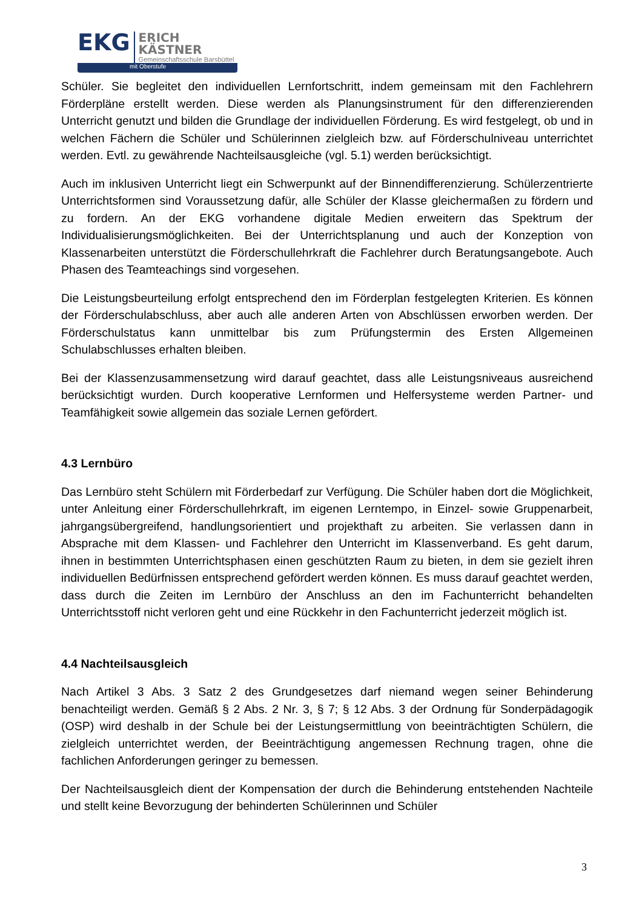EKG
ERICH KÄSTNER
Gemeinschaftsschule Barsbüttel
mit Oberstufe
Schüler. Sie begleitet den individuellen Lernfortschritt, indem gemeinsam mit den Fachlehrern Förderpläne erstellt werden. Diese werden als Planungsinstrument für den differenzierenden Unterricht genutzt und bilden die Grundlage der individuellen Förderung. Es wird festgelegt, ob und in welchen Fächern die Schüler und Schülerinnen zielgleich bzw. auf Förderschulniveau unterrichtet werden. Evtl. zu gewährende Nachteilsausgleiche (vgl. 5.1) werden berücksichtigt.
Auch im inklusiven Unterricht liegt ein Schwerpunkt auf der Binnendifferenzierung. Schülerzentrierte Unterrichtsformen sind Voraussetzung dafür, alle Schüler der Klasse gleichermaßen zu fördern und zu fordern. An der EKG vorhandene digitale Medien erweitern das Spektrum der Individualisierungsmöglichkeiten. Bei der Unterrichtsplanung und auch der Konzeption von Klassenarbeiten unterstützt die Förderschullehrkraft die Fachlehrer durch Beratungsangebote. Auch Phasen des Teamteachings sind vorgesehen.
Die Leistungsbeurteilung erfolgt entsprechend den im Förderplan festgelegten Kriterien. Es können der Förderschulabschluss, aber auch alle anderen Arten von Abschlüssen erworben werden. Der Förderschulstatus kann unmittelbar bis zum Prüfungstermin des Ersten Allgemeinen Schulabschlusses erhalten bleiben.
Bei der Klassenzusammensetzung wird darauf geachtet, dass alle Leistungsniveaus ausreichend berücksichtigt wurden. Durch kooperative Lernformen und Helfersysteme werden Partner- und Teamfähigkeit sowie allgemein das soziale Lernen gefördert.
4.3 Lernbüro
Das Lernbüro steht Schülern mit Förderbedarf zur Verfügung. Die Schüler haben dort die Möglichkeit, unter Anleitung einer Förderschullehrkraft, im eigenen Lerntempo, in Einzel- sowie Gruppenarbeit, jahrgangsübergreifend, handlungsorientiert und projekthaft zu arbeiten. Sie verlassen dann in Absprache mit dem Klassen- und Fachlehrer den Unterricht im Klassenverband. Es geht darum, ihnen in bestimmten Unterrichtsphasen einen geschützten Raum zu bieten, in dem sie gezielt ihren individuellen Bedürfnissen entsprechend gefördert werden können. Es muss darauf geachtet werden, dass durch die Zeiten im Lernbüro der Anschluss an den im Fachunterricht behandelten Unterrichtsstoff nicht verloren geht und eine Rückkehr in den Fachunterricht jederzeit möglich ist.
4.4 Nachteilsausgleich
Nach Artikel 3 Abs. 3 Satz 2 des Grundgesetzes darf niemand wegen seiner Behinderung benachteiligt werden. Gemäß § 2 Abs. 2 Nr. 3, § 7; § 12 Abs. 3 der Ordnung für Sonderpädagogik (OSP) wird deshalb in der Schule bei der Leistungsermittlung von beeinträchtigten Schülern, die zielgleich unterrichtet werden, der Beeinträchtigung angemessen Rechnung tragen, ohne die fachlichen Anforderungen geringer zu bemessen.
Der Nachteilsausgleich dient der Kompensation der durch die Behinderung entstehenden Nachteile und stellt keine Bevorzugung der behinderten Schülerinnen und Schüler
3